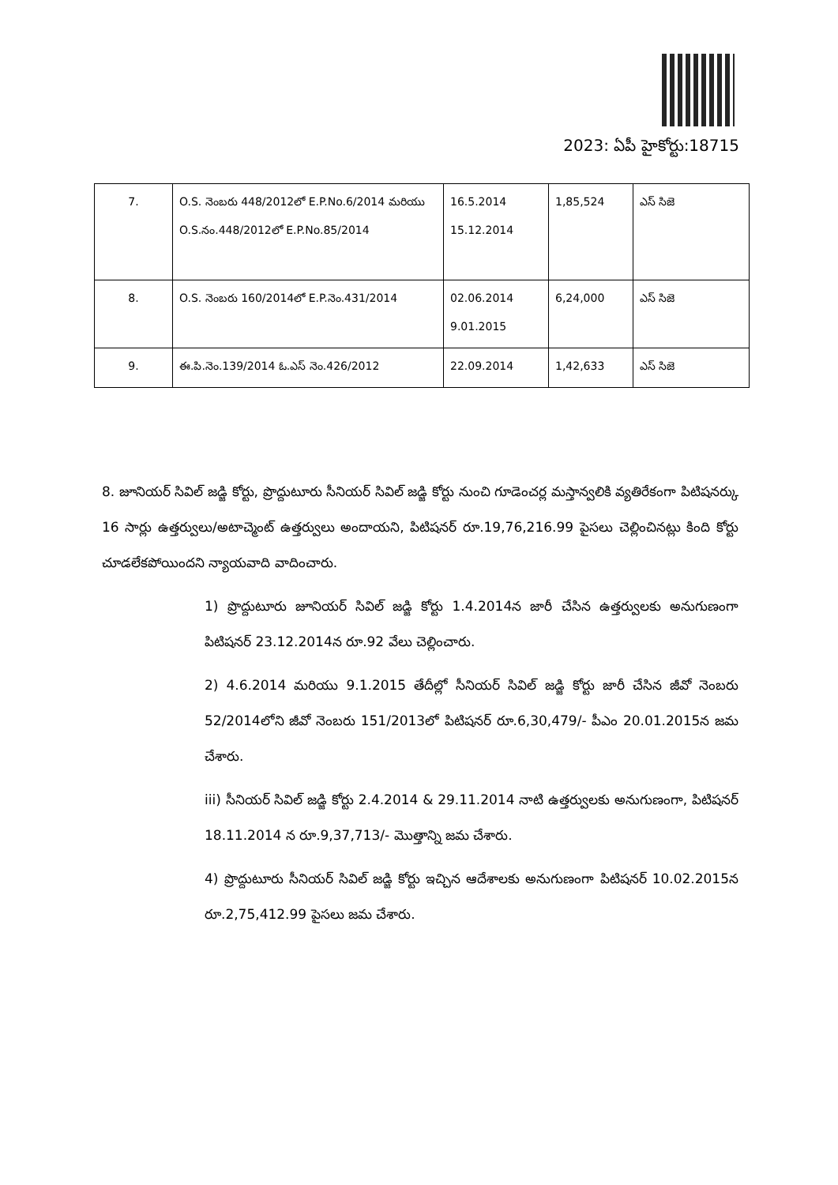2023: ఏపీ హైకోర్టు:18715
| 7. | O.S. నెంబరు 448/2012లో E.P.No.6/2014 మరియు O.S.నం.448/2012లో E.P.No.85/2014 | 16.5.2014 15.12.2014 | 1,85,524 | ఎస్ సిజె |
| 8. | O.S. నెంబరు 160/2014లో E.P.నెం.431/2014 | 02.06.2014 9.01.2015 | 6,24,000 | ఎస్ సిజె |
| 9. | ఈ.పి.నెం.139/2014 ఓ.ఎస్ నెం.426/2012 | 22.09.2014 | 1,42,633 | ఎస్ సిజె |
8. జూనియర్ సివిల్ జడ్జి కోర్టు, ప్రొద్దుటూరు సీనియర్ సివిల్ జడ్జి కోర్టు నుంచి గూడెంచర్ల మస్తాన్వలికి వ్యతిరేకంగా పిటిషనర్కు 16 సార్లు ఉత్తర్వులు/అటాచ్మెంట్ ఉత్తర్వులు అందాయని, పిటిషనర్ రూ.19,76,216.99 పైసలు చెల్లించినట్లు కింది కోర్టు చూడలేకపోయిందని న్యాయవాది వాదించారు.
1) ప్రొద్దుటూరు జూనియర్ సివిల్ జడ్జి కోర్టు 1.4.2014న జారీ చేసిన ఉత్తర్వులకు అనుగుణంగా పిటిషనర్ 23.12.2014న రూ.92 వేలు చెల్లించారు.
2) 4.6.2014 మరియు 9.1.2015 తేదీల్లో సీనియర్ సివిల్ జడ్జి కోర్టు జారీ చేసిన జీవో నెంబరు 52/2014లోని జీవో నెంబరు 151/2013లో పిటిషనర్ రూ.6,30,479/- పీఎం 20.01.2015న జమ చేశారు.
iii) సీనియర్ సివిల్ జడ్జి కోర్టు 2.4.2014 & 29.11.2014 నాటి ఉత్తర్వులకు అనుగుణంగా, పిటిషనర్ 18.11.2014 న రూ.9,37,713/- మొత్తాన్ని జమ చేశారు.
4) ప్రొద్దుటూరు సీనియర్ సివిల్ జడ్జి కోర్టు ఇచ్చిన ఆదేశాలకు అనుగుణంగా పిటిషనర్ 10.02.2015న రూ.2,75,412.99 పైసలు జమ చేశారు.